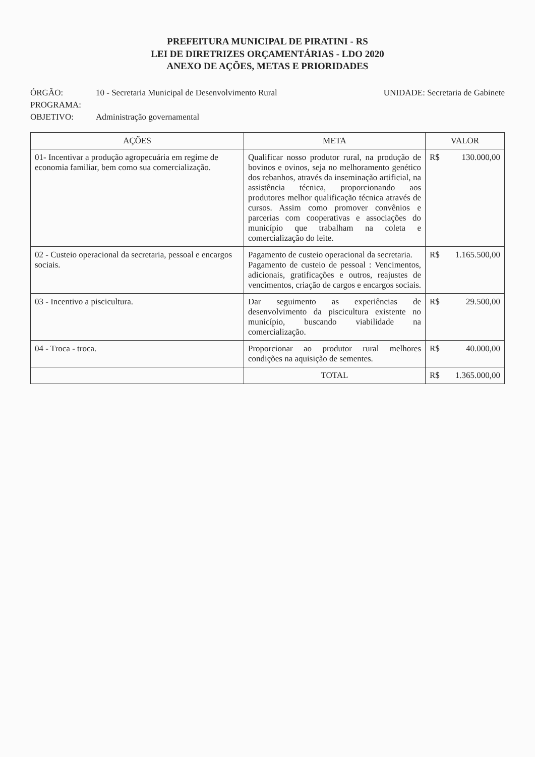PREFEITURA MUNICIPAL DE PIRATINI - RS
LEI DE DIRETRIZES ORÇAMENTÁRIAS - LDO 2020
ANEXO DE AÇÕES, METAS E PRIORIDADES
ÓRGÃO: 10 - Secretaria Municipal de Desenvolvimento Rural UNIDADE: Secretaria de Gabinete
PROGRAMA:
OBJETIVO: Administração governamental
| AÇÕES | META | VALOR |
| --- | --- | --- |
| 01- Incentivar a produção agropecuária em regime de economia familiar, bem como sua comercialização. | Qualificar nosso produtor rural, na produção de bovinos e ovinos, seja no melhoramento genético dos rebanhos, através da inseminação artificial, na assistência técnica, proporcionando aos produtores melhor qualificação técnica através de cursos. Assim como promover convênios e parcerias com cooperativas e associações do município que trabalham na coleta e comercialização do leite. | R$ 130.000,00 |
| 02 - Custeio operacional da secretaria, pessoal e encargos sociais. | Pagamento de custeio operacional da secretaria. Pagamento de custeio de pessoal : Vencimentos, adicionais, gratificações e outros, reajustes de vencimentos, criação de cargos e encargos sociais. | R$ 1.165.500,00 |
| 03 - Incentivo a piscicultura. | Dar seguimento as experiências de desenvolvimento da piscicultura existente no município, buscando viabilidade na comercialização. | R$ 29.500,00 |
| 04 - Troca - troca. | Proporcionar ao produtor rural melhores condições na aquisição de sementes. | R$ 40.000,00 |
| | TOTAL | R$ 1.365.000,00 |